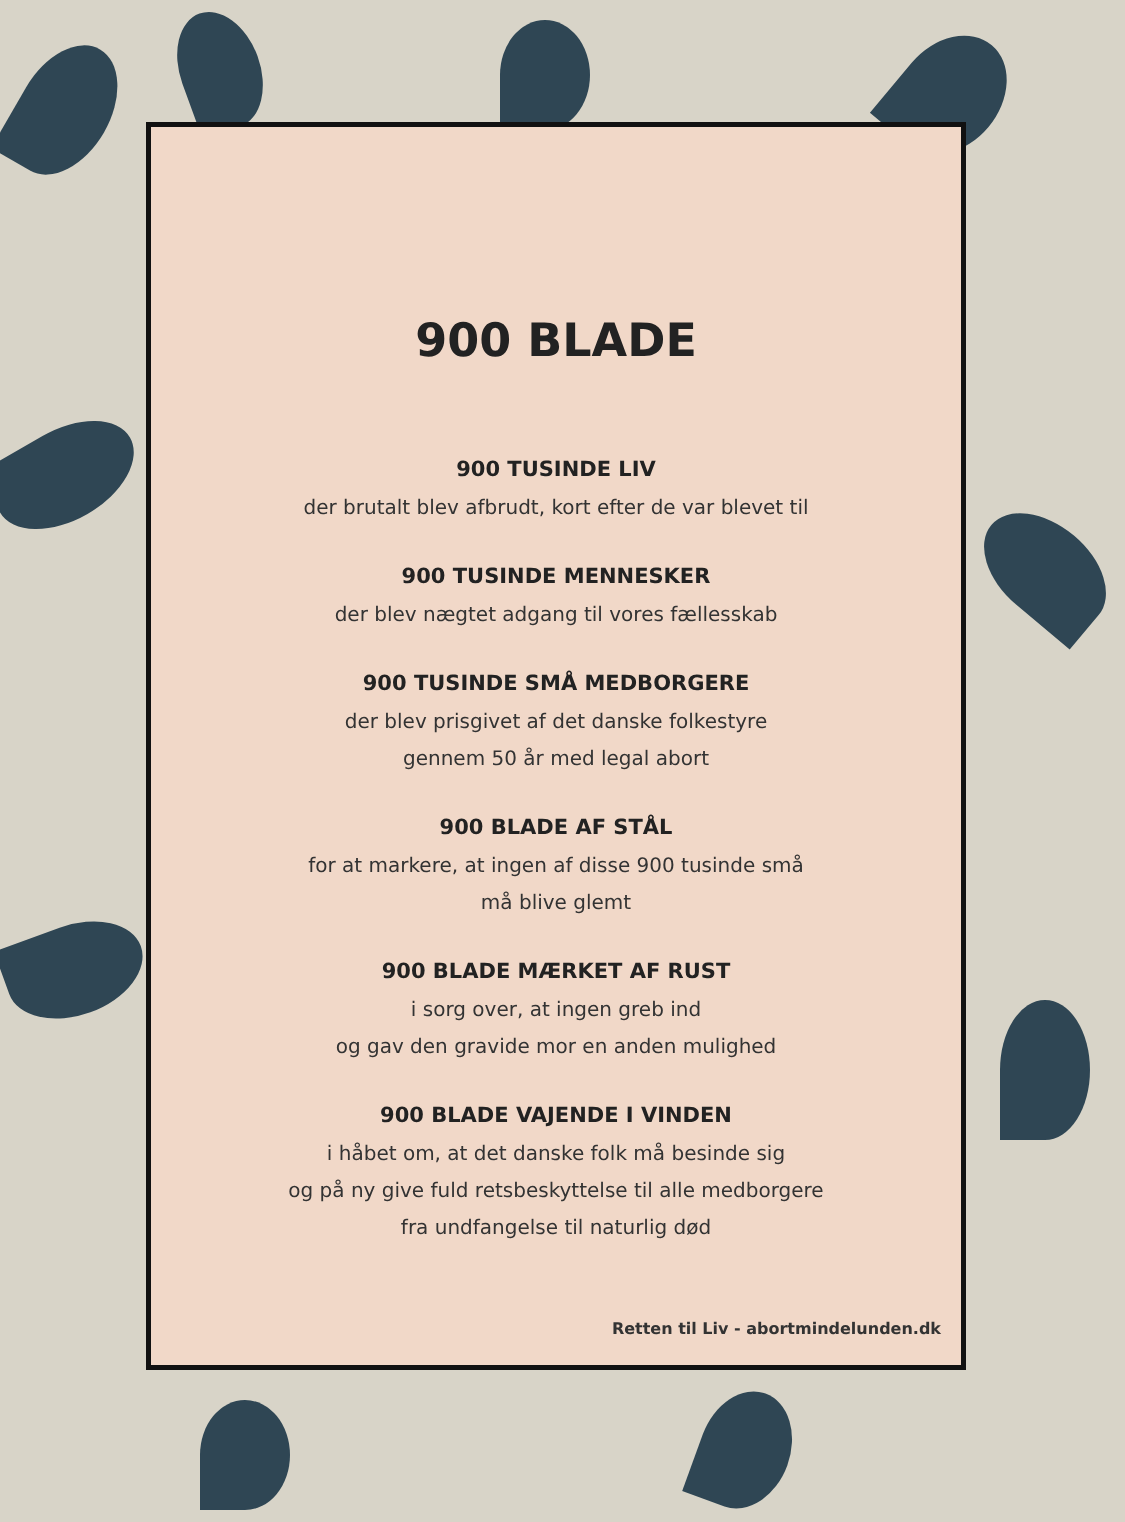900 BLADE
900 TUSINDE LIV
der brutalt blev afbrudt, kort efter de var blevet til
900 TUSINDE MENNESKER
der blev nægtet adgang til vores fællesskab
900 TUSINDE SMÅ MEDBORGERE
der blev prisgivet af det danske folkestyre
gennem 50 år med legal abort
900 BLADE AF STÅL
for at markere, at ingen af disse 900 tusinde små
må blive glemt
900 BLADE MÆRKET AF RUST
i sorg over, at ingen greb ind
og gav den gravide mor en anden mulighed
900 BLADE VAJENDE I VINDEN
i håbet om, at det danske folk må besinde sig
og på ny give fuld retsbeskyttelse til alle medborgere
fra undfangelse til naturlig død
Retten til Liv - abortmindelunden.dk